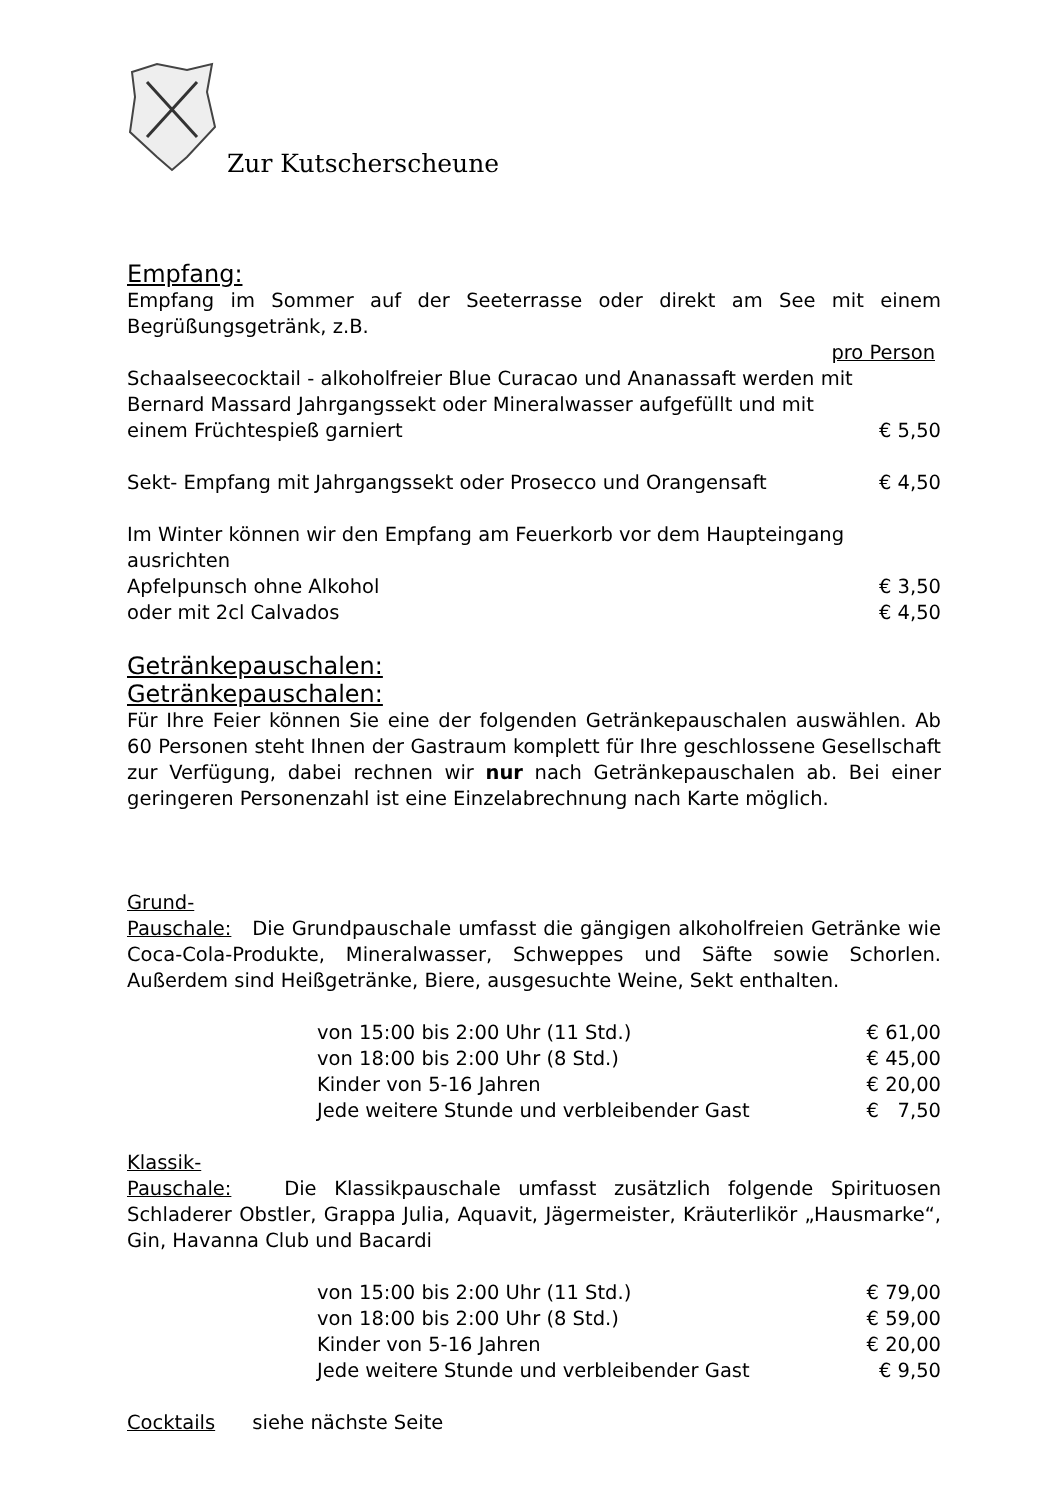Zur Kutscherscheune
Empfang:
Empfang im Sommer auf der Seeterrasse oder direkt am See mit einem Begrüßungsgetränk, z.B.
pro Person
Schaalseecocktail - alkoholfreier Blue Curacao und Ananassaft werden mit
Bernard Massard Jahrgangssekt oder Mineralwasser aufgefüllt und mit
einem Früchtespieß garniert € 5,50
Sekt- Empfang mit Jahrgangssekt oder Prosecco und Orangensaft € 4,50
Im Winter können wir den Empfang am Feuerkorb vor dem Haupteingang ausrichten
Apfelpunsch ohne Alkohol € 3,50
oder mit 2cl Calvados € 4,50
Getränkepauschalen:
Getränkepauschalen:
Für Ihre Feier können Sie eine der folgenden Getränkepauschalen auswählen. Ab 60 Personen steht Ihnen der Gastraum komplett für Ihre geschlossene Gesellschaft zur Verfügung, dabei rechnen wir nur nach Getränkepauschalen ab. Bei einer geringeren Personenzahl ist eine Einzelabrechnung nach Karte möglich.
Grund-
Pauschale: Die Grundpauschale umfasst die gängigen alkoholfreien Getränke wie Coca-Cola-Produkte, Mineralwasser, Schweppes und Säfte sowie Schorlen. Außerdem sind Heißgetränke, Biere, ausgesuchte Weine, Sekt enthalten.
von 15:00 bis 2:00 Uhr (11 Std.) € 61,00
von 18:00 bis 2:00 Uhr (8 Std.) € 45,00
Kinder von 5-16 Jahren € 20,00
Jede weitere Stunde und verbleibender Gast € 7,50
Klassik-
Pauschale: Die Klassikpauschale umfasst zusätzlich folgende Spirituosen Schladerer Obstler, Grappa Julia, Aquavit, Jägermeister, Kräuterlikör „Hausmarke“, Gin, Havanna Club und Bacardi
von 15:00 bis 2:00 Uhr (11 Std.) € 79,00
von 18:00 bis 2:00 Uhr (8 Std.) € 59,00
Kinder von 5-16 Jahren € 20,00
Jede weitere Stunde und verbleibender Gast € 9,50
Cocktails siehe nächste Seite